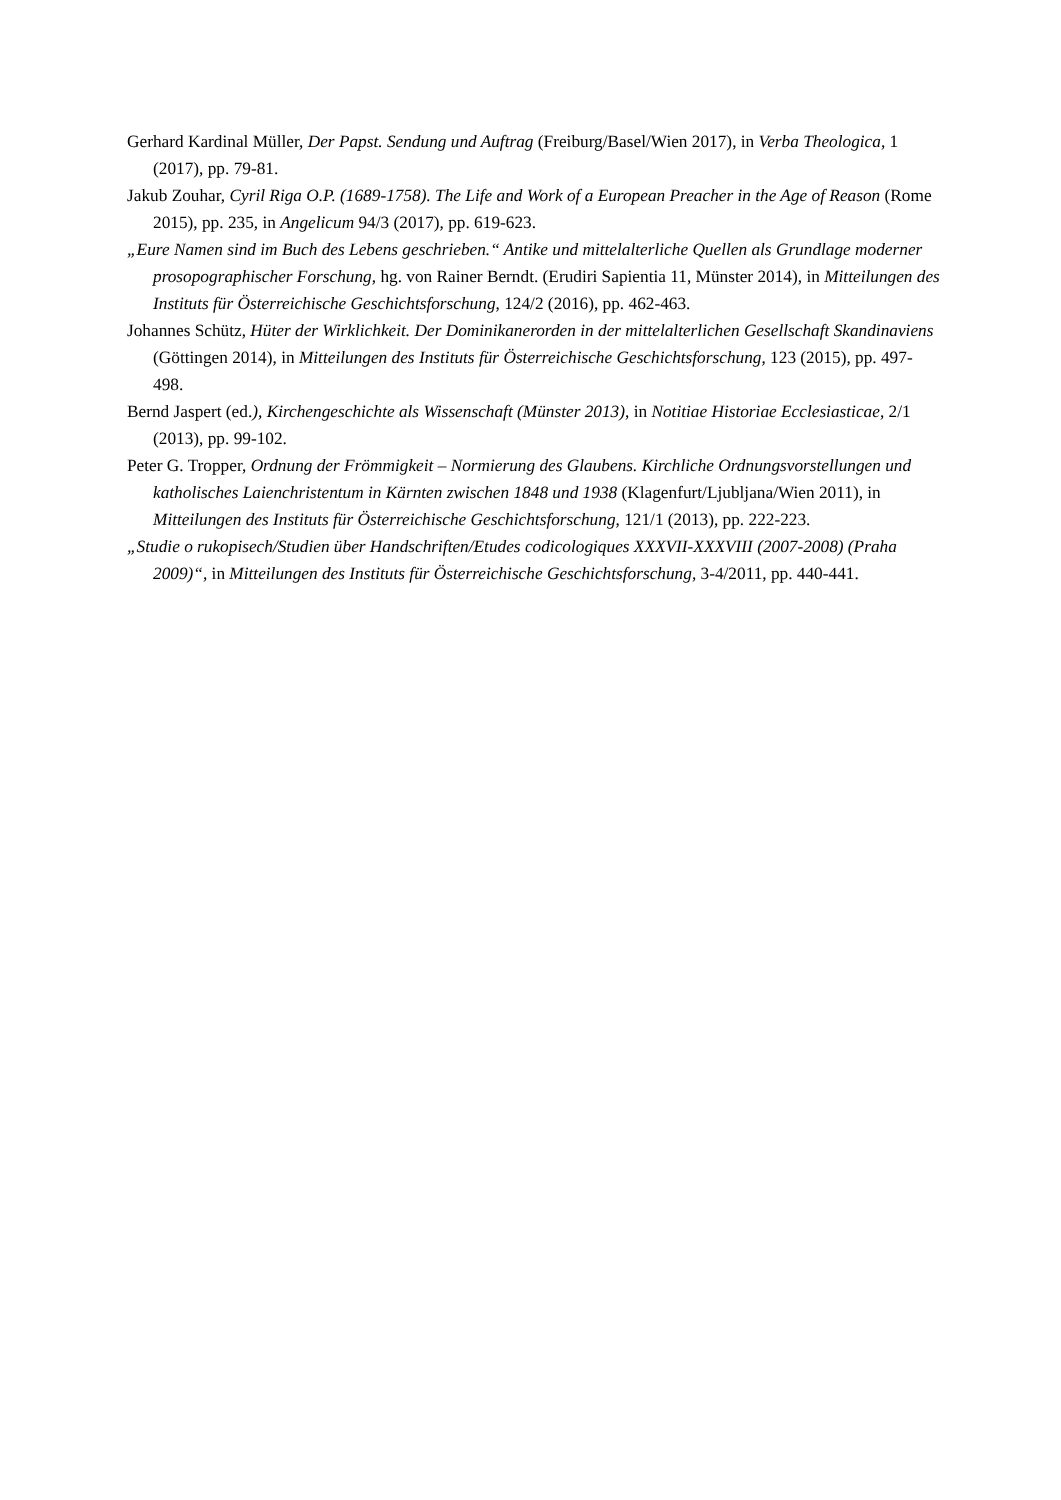Gerhard Kardinal Müller, Der Papst. Sendung und Auftrag (Freiburg/Basel/Wien 2017), in Verba Theologica, 1 (2017), pp. 79-81.
Jakub Zouhar, Cyril Riga O.P. (1689-1758). The Life and Work of a European Preacher in the Age of Reason (Rome 2015), pp. 235, in Angelicum 94/3 (2017), pp. 619-623.
„Eure Namen sind im Buch des Lebens geschrieben.“ Antike und mittelalterliche Quellen als Grundlage moderner prosopographischer Forschung, hg. von Rainer Berndt. (Erudiri Sapientia 11, Münster 2014), in Mitteilungen des Instituts für Österreichische Geschichtsforschung, 124/2 (2016), pp. 462-463.
Johannes Schütz, Hüter der Wirklichkeit. Der Dominikanerorden in der mittelalterlichen Gesellschaft Skandinaviens (Göttingen 2014), in Mitteilungen des Instituts für Österreichische Geschichtsforschung, 123 (2015), pp. 497-498.
Bernd Jaspert (ed.), Kirchengeschichte als Wissenschaft (Münster 2013), in Notitiae Historiae Ecclesiasticae, 2/1 (2013), pp. 99-102.
Peter G. Tropper, Ordnung der Frömmigkeit – Normierung des Glaubens. Kirchliche Ordnungsvorstellungen und katholisches Laienchristentum in Kärnten zwischen 1848 und 1938 (Klagenfurt/Ljubljana/Wien 2011), in Mitteilungen des Instituts für Österreichische Geschichtsforschung, 121/1 (2013), pp. 222-223.
„Studie o rukopisech/Studien über Handschriften/Etudes codicologiques XXXVII-XXXVIII (2007-2008) (Praha 2009)“, in Mitteilungen des Instituts für Österreichische Geschichtsforschung, 3-4/2011, pp. 440-441.